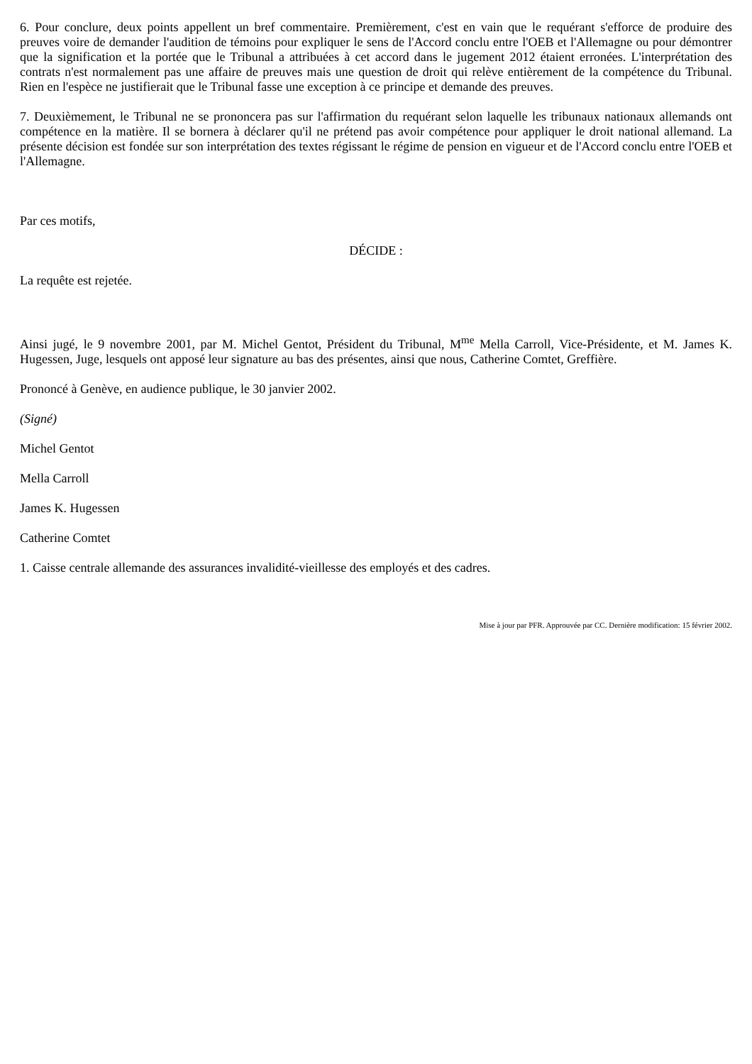6. Pour conclure, deux points appellent un bref commentaire. Premièrement, c'est en vain que le requérant s'efforce de produire des preuves voire de demander l'audition de témoins pour expliquer le sens de l'Accord conclu entre l'OEB et l'Allemagne ou pour démontrer que la signification et la portée que le Tribunal a attribuées à cet accord dans le jugement 2012 étaient erronées. L'interprétation des contrats n'est normalement pas une affaire de preuves mais une question de droit qui relève entièrement de la compétence du Tribunal. Rien en l'espèce ne justifierait que le Tribunal fasse une exception à ce principe et demande des preuves.
7. Deuxièmement, le Tribunal ne se prononcera pas sur l'affirmation du requérant selon laquelle les tribunaux nationaux allemands ont compétence en la matière. Il se bornera à déclarer qu'il ne prétend pas avoir compétence pour appliquer le droit national allemand. La présente décision est fondée sur son interprétation des textes régissant le régime de pension en vigueur et de l'Accord conclu entre l'OEB et l'Allemagne.
Par ces motifs,
DÉCIDE :
La requête est rejetée.
Ainsi jugé, le 9 novembre 2001, par M. Michel Gentot, Président du Tribunal, M<sup>me</sup> Mella Carroll, Vice-Présidente, et M. James K. Hugessen, Juge, lesquels ont apposé leur signature au bas des présentes, ainsi que nous, Catherine Comtet, Greffière.
Prononcé à Genève, en audience publique, le 30 janvier 2002.
(Signé)
Michel Gentot
Mella Carroll
James K. Hugessen
Catherine Comtet
1. Caisse centrale allemande des assurances invalidité-vieillesse des employés et des cadres.
Mise à jour par PFR. Approuvée par CC. Dernière modification: 15 février 2002.